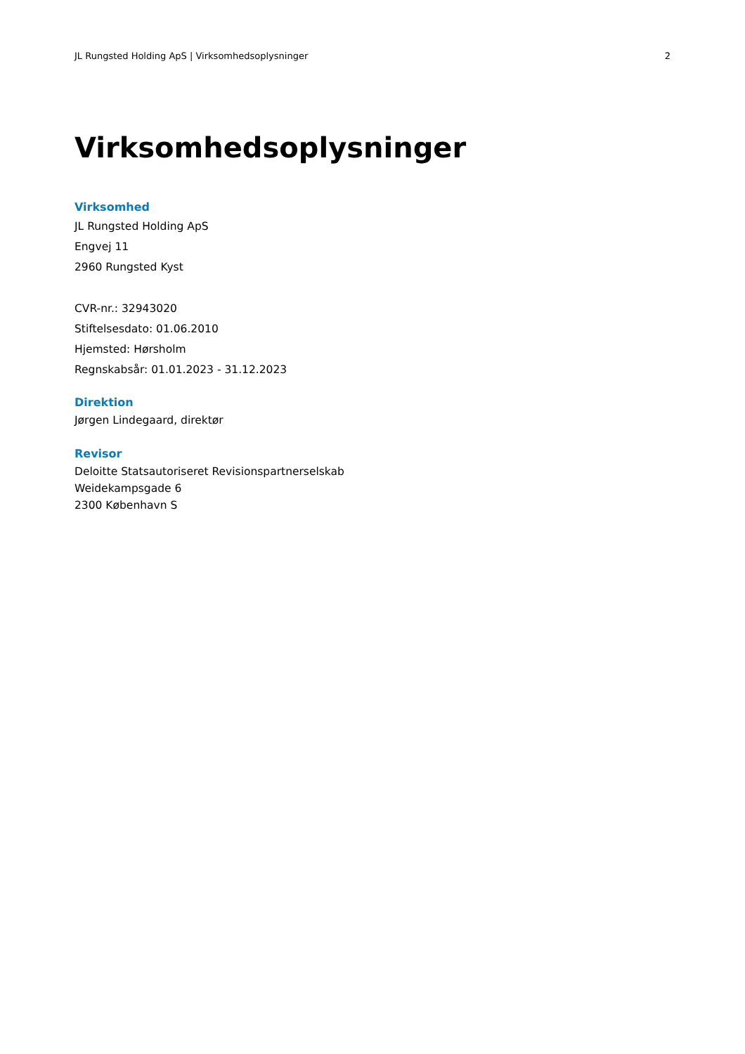JL Rungsted Holding ApS | Virksomhedsoplysninger 2
Virksomhedsoplysninger
Virksomhed
JL Rungsted Holding ApS
Engvej 11
2960 Rungsted Kyst
CVR-nr.: 32943020
Stiftelsesdato: 01.06.2010
Hjemsted: Hørsholm
Regnskabsår: 01.01.2023 - 31.12.2023
Direktion
Jørgen Lindegaard, direktør
Revisor
Deloitte Statsautoriseret Revisionspartnerselskab
Weidekampsgade 6
2300 København S